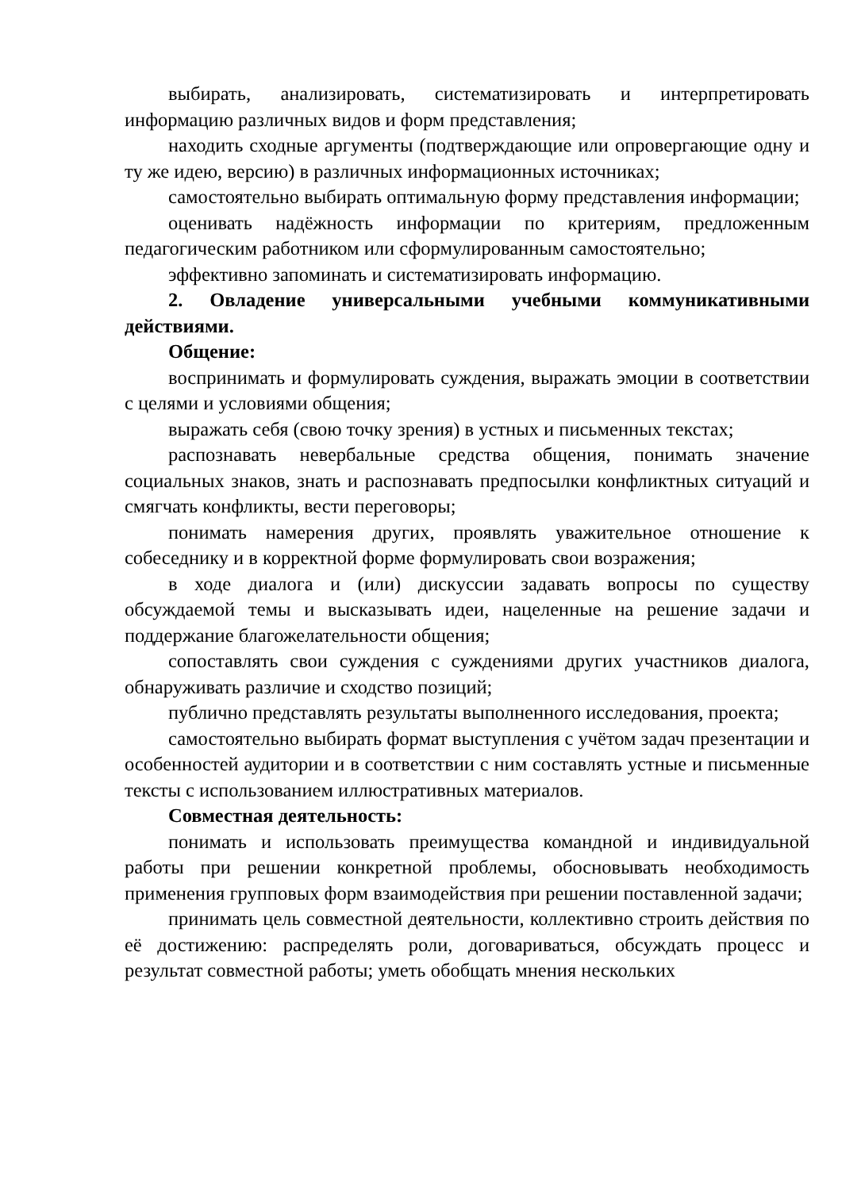выбирать, анализировать, систематизировать и интерпретировать информацию различных видов и форм представления;
находить сходные аргументы (подтверждающие или опровергающие одну и ту же идею, версию) в различных информационных источниках;
самостоятельно выбирать оптимальную форму представления информации;
оценивать надёжность информации по критериям, предложенным педагогическим работником или сформулированным самостоятельно;
эффективно запоминать и систематизировать информацию.
2. Овладение универсальными учебными коммуникативными действиями.
Общение:
воспринимать и формулировать суждения, выражать эмоции в соответствии с целями и условиями общения;
выражать себя (свою точку зрения) в устных и письменных текстах;
распознавать невербальные средства общения, понимать значение социальных знаков, знать и распознавать предпосылки конфликтных ситуаций и смягчать конфликты, вести переговоры;
понимать намерения других, проявлять уважительное отношение к собеседнику и в корректной форме формулировать свои возражения;
в ходе диалога и (или) дискуссии задавать вопросы по существу обсуждаемой темы и высказывать идеи, нацеленные на решение задачи и поддержание благожелательности общения;
сопоставлять свои суждения с суждениями других участников диалога, обнаруживать различие и сходство позиций;
публично представлять результаты выполненного исследования, проекта;
самостоятельно выбирать формат выступления с учётом задач презентации и особенностей аудитории и в соответствии с ним составлять устные и письменные тексты с использованием иллюстративных материалов.
Совместная деятельность:
понимать и использовать преимущества командной и индивидуальной работы при решении конкретной проблемы, обосновывать необходимость применения групповых форм взаимодействия при решении поставленной задачи;
принимать цель совместной деятельности, коллективно строить действия по её достижению: распределять роли, договариваться, обсуждать процесс и результат совместной работы; уметь обобщать мнения нескольких